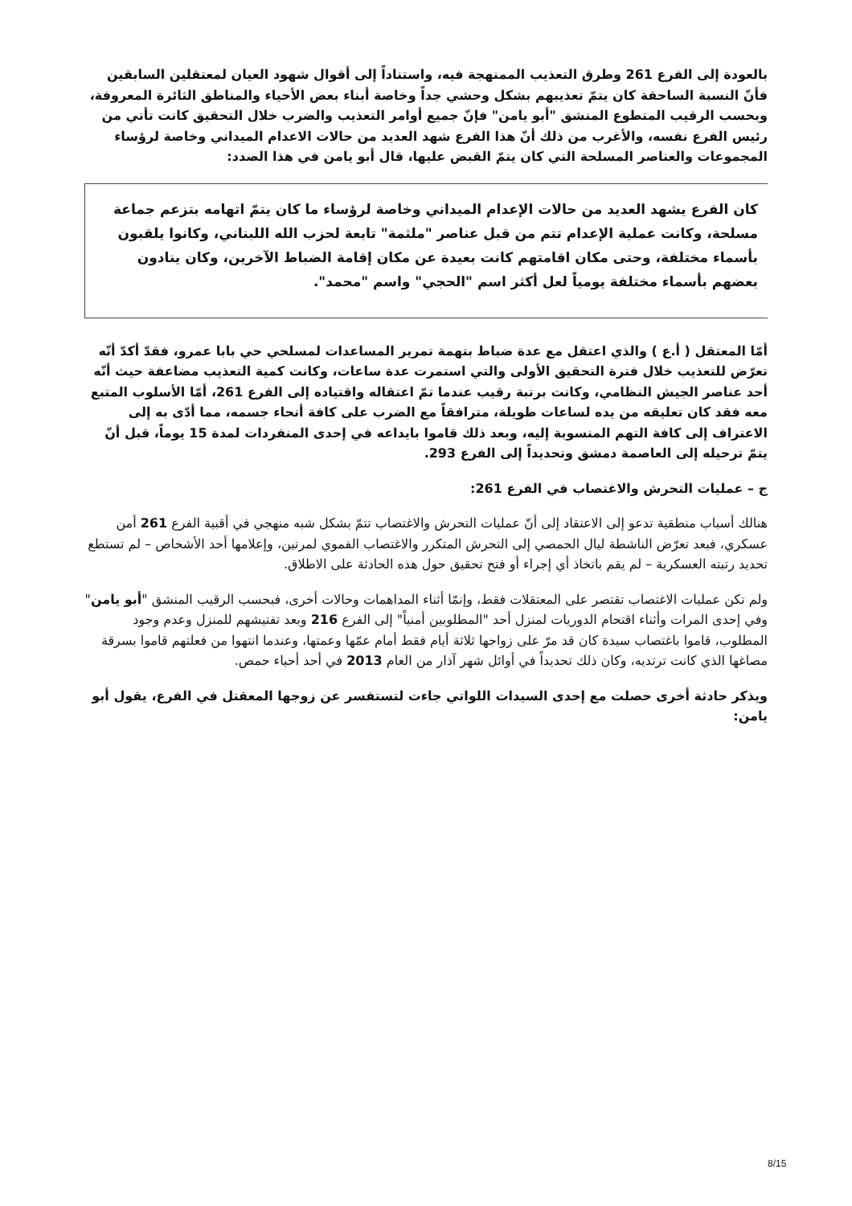بالعودة إلى الفرع 261 وطرق التعذيب الممنهجة فيه، واستناداً إلى أقوال شهود العيان لمعتقلين السابقين فأنّ النسبة الساحقة كان يتمّ تعذيبهم بشكل وحشي جداً وخاصة أبناء بعض الأحياء والمناطق الثائرة المعروفة، وبحسب الرقيب المتطوع المنشق "أبو يامن" فإنّ جميع أوامر التعذيب والضرب خلال التحقيق كانت تأتي من رئيس الفرع نفسه، والأغرب من ذلك أنّ هذا الفرع شهد العديد من حالات الاعدام الميداني وخاصة لرؤساء المجموعات والعناصر المسلحة التي كان يتمّ القبض عليها، قال أبو يامن في هذا الصدد:
كان الفرع يشهد العديد من حالات الإعدام الميداني وخاصة لرؤساء ما كان يتمّ اتهامه بتزعم جماعة مسلحة، وكانت عملية الإعدام تتم من قبل عناصر "ملثمة" تابعة لحزب الله اللبناني، وكانوا يلقبون بأسماء مختلفة، وحتى مكان اقامتهم كانت بعيدة عن مكان إقامة الضباط الآخرين، وكان ينادون بعضهم بأسماء مختلفة يومياً لعل أكثر اسم "الحجي" واسم "محمد".
أمّا المعتقل ( أ.ع ) والذي اعتقل مع عدة ضباط بتهمة تمرير المساعدات لمسلحي حي بابا عمرو، فقدّ أكدّ أنّه تعرّض للتعذيب خلال فترة التحقيق الأولى والتي استمرت عدة ساعات، وكانت كمية التعذيب مضاعفة حيث أنّه أحد عناصر الجيش النظامي، وكانت برتبة رقيب عندما تمّ اعتقاله واقتياده إلى الفرع 261، أمّا الأسلوب المتبع معه فقد كان تعليقه من يده لساعات طويلة، مترافقاً مع الضرب على كافة أنحاء جسمه، مما أدّى به إلى الاعتراف إلى كافة التهم المنسوبة إليه، وبعد ذلك قاموا بايداعه في إحدى المنفردات لمدة 15 يوماً، قبل أنّ يتمّ ترحيله إلى العاصمة دمشق وتحديداً إلى الفرع 293.
ج – عمليات التحرش والاغتصاب في الفرع 261:
هنالك أسباب منطقية تدعو إلى الاعتقاد إلى أنّ عمليات التحرش والاغتصاب تتمّ بشكل شبه منهجي في أقبية الفرع 261 أمن عسكري، فبعد تعرّض الناشطة ليال الحمصي إلى التحرش المتكرر والاغتصاب الفموي لمرتين، وإعلامها أحد الأشخاص – لم تستطع تحديد رتبته العسكرية – لم يقم باتخاذ أي إجراء أو فتح تحقيق حول هذه الحادثة على الاطلاق.
ولم تكن عمليات الاغتصاب تقتصر على المعتقلات فقط، وإنمّا أثناء المداهمات وحالات أخرى، فبحسب الرقيب المنشق "أبو يامن" وفي إحدى المرات وأثناء اقتحام الدوريات لمنزل أحد "المطلوبين أمنياً" إلى الفرع 216 وبعد تفتيشهم للمنزل وعدم وجود المطلوب، قاموا باغتصاب سيدة كان قد مرّ على زواجها ثلاثة أيام فقط أمام عمّها وعمتها، وعندما انتهوا من فعلتهم قاموا بسرقة مصاغها الذي كانت ترتديه، وكان ذلك تحديداً في أوائل شهر آذار من العام 2013 في أحد أحياء حمص.
ويذكر حادثة أخرى حصلت مع إحدى السيدات اللواتي جاءت لتستفسر عن زوجها المعقتل في الفرع، يقول أبو يامن:
8/15